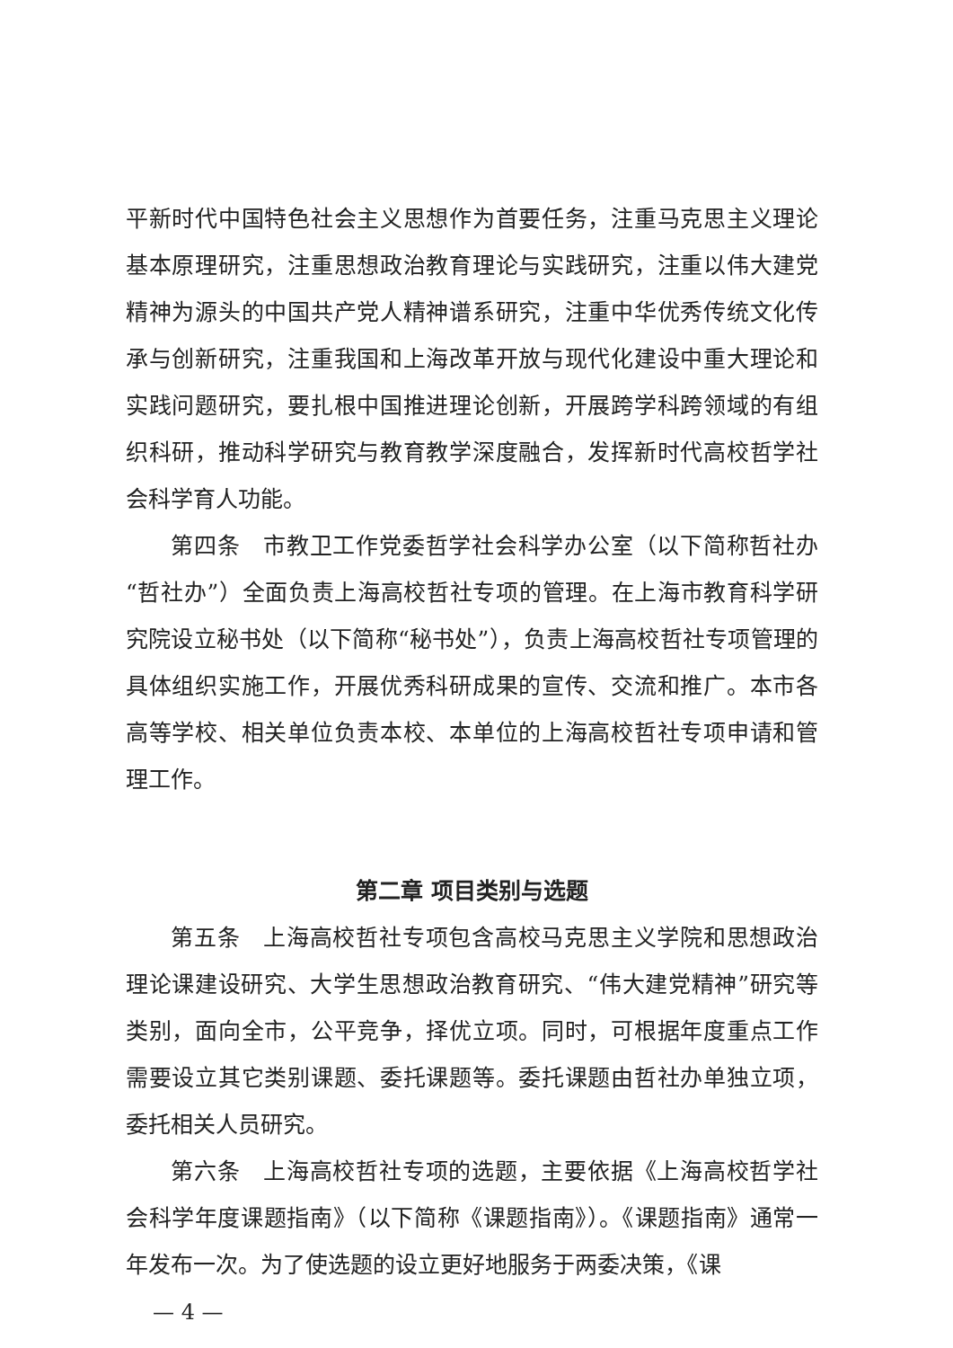平新时代中国特色社会主义思想作为首要任务，注重马克思主义理论基本原理研究，注重思想政治教育理论与实践研究，注重以伟大建党精神为源头的中国共产党人精神谱系研究，注重中华优秀传统文化传承与创新研究，注重我国和上海改革开放与现代化建设中重大理论和实践问题研究，要扎根中国推进理论创新，开展跨学科跨领域的有组织科研，推动科学研究与教育教学深度融合，发挥新时代高校哲学社会科学育人功能。
第四条　市教卫工作党委哲学社会科学办公室（以下简称哲社办“哲社办”）全面负责上海高校哲社专项的管理。在上海市教育科学研究院设立秘书处（以下简称“秘书处”），负责上海高校哲社专项管理的具体组织实施工作，开展优秀科研成果的宣传、交流和推广。本市各高等学校、相关单位负责本校、本单位的上海高校哲社专项申请和管理工作。
第二章 项目类别与选题
第五条　上海高校哲社专项包含高校马克思主义学院和思想政治理论课建设研究、大学生思想政治教育研究、“伟大建党精神”研究等类别，面向全市，公平竞争，择优立项。同时，可根据年度重点工作需要设立其它类别课题、委托课题等。委托课题由哲社办单独立项，委托相关人员研究。
第六条　上海高校哲社专项的选题，主要依据《上海高校哲学社会科学年度课题指南》（以下简称《课题指南》）。《课题指南》通常一年发布一次。为了使选题的设立更好地服务于两委决策，《课
— 4 —